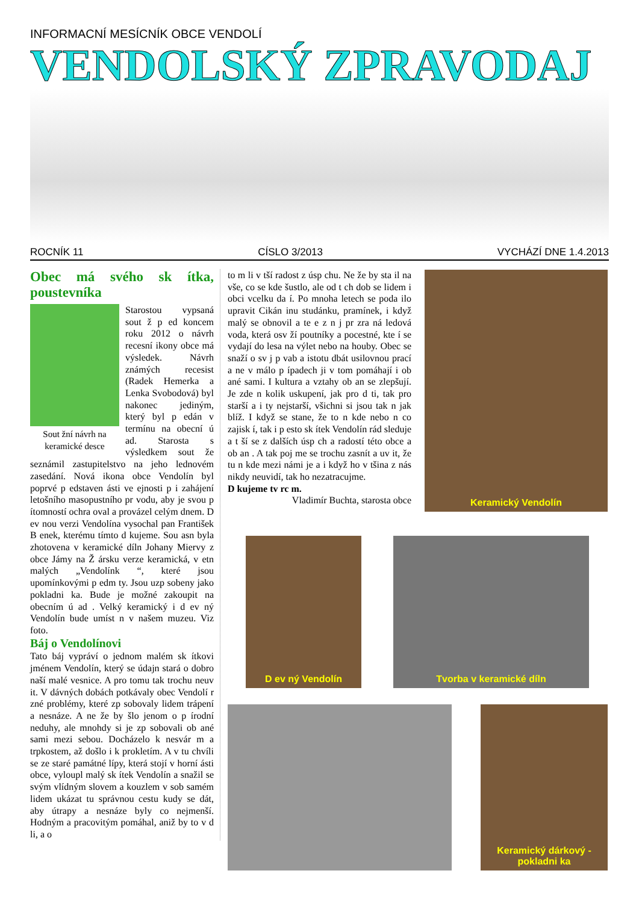INFORMACNÍ MESÍCNÍK OBCE VENDOLÍ
VENDOLSKÝ ZPRAVODAJ
ROCNÍK 11 CÍSLO 3/2013 VYCHÁZÍ DNE 1.4.2013
Obec má svého sk ítka, poustevníka
Sout žní návrh na keramické desce
Starostou vypsaná sout ž p ed koncem roku 2012 o návrh recesní ikony obce má výsledek. Návrh známých recesist (Radek Hemerka a Lenka Svobodová) byl nakonec jediným, který byl p edán v termínu na obecní ú ad. Starosta s výsledkem sout že seznámil zastupitelstvo na jeho lednovém zasedání. Nová ikona obce Vendolín byl poprvé p edstaven ásti ve ejnosti p i zahájení letošního masopustního pr vodu, aby je svou p ítomností ochra oval a provázel celým dnem. D ev nou verzi Vendolína vysochal pan František B enek, kterému tímto d kujeme. Sou asn byla zhotovena v keramické díln Johany Miervy z obce Jámy na Ž ársku verze keramická, v etn malých „Vendolínk “, které jsou upomínkovými p edm ty. Jsou uzp sobeny jako pokladni ka. Bude je možné zakoupit na obecním ú ad . Velký keramický i d ev ný Vendolín bude umíst n v našem muzeu. Viz foto.
Báj o Vendolínovi
Tato báj vypráví o jednom malém sk ítkovi jménem Vendolín, který se údajn stará o dobro naší malé vesnice. A pro tomu tak trochu neuv it. V dávných dobách potkávaly obec Vendolí r zné problémy, které zp sobovaly lidem trápení a nesnáze. A ne že by šlo jenom o p írodní neduhy, ale mnohdy si je zp sobovali ob ané sami mezi sebou. Docházelo k nesvár m a trpkostem, až došlo i k prokletím. A v tu chvíli se ze staré památné lípy, která stojí v horní ásti obce, vyloupl malý sk ítek Vendolín a snažil se svým vlídným slovem a kouzlem v sob samém lidem ukázat tu správnou cestu kudy se dát, aby útrapy a nesnáze byly co nejmenší. Hodným a pracovitým pomáhal, aniž by to v d li, a o
to m li v tší radost z úsp chu. Ne že by sta il na vše, co se kde šustlo, ale od t ch dob se lidem i obci vcelku da í. Po mnoha letech se poda ilo upravit Cikán inu studánku, pramínek, i když malý se obnovil a te e z n j pr zra ná ledová voda, která osv ží poutníky a pocestné, kte í se vydají do lesa na výlet nebo na houby. Obec se snaží o sv j p vab a istotu dbát usilovnou prací a ne v málo p ípadech ji v tom pomáhají i ob ané sami. I kultura a vztahy ob an se zlepšují. Je zde n kolik uskupení, jak pro d ti, tak pro starší a i ty nejstarší, všichni si jsou tak n jak blíž. I když se stane, že to n kde nebo n co zajisk í, tak i p esto sk ítek Vendolín rád sleduje a t ší se z dalších úsp ch a radostí této obce a ob an . A tak poj me se trochu zasnít a uv it, že tu n kde mezi námi je a i když ho v tšina z nás nikdy neuvidí, tak ho nezatracujme.
D kujeme tv rc m.
Vladimír Buchta, starosta obce
Keramický Vendolín
D ev ný Vendolín Tvorba v keramické díln
Keramický dárkový - pokladni ka